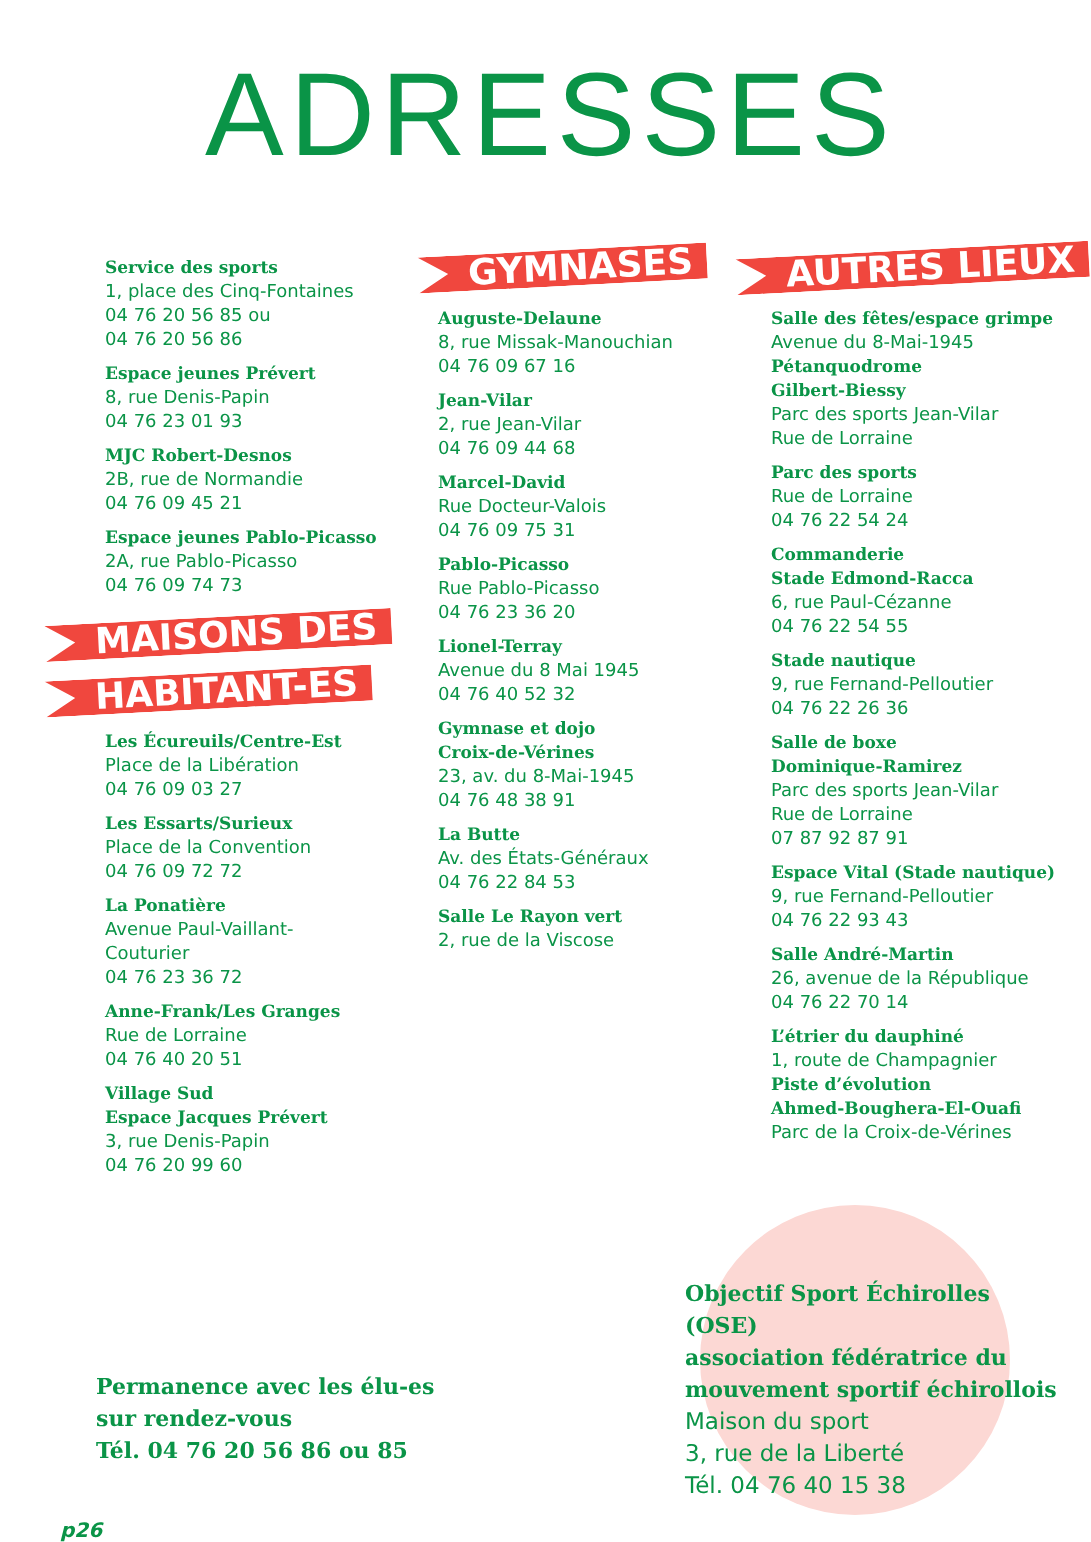ADRESSES
Service des sports
1, place des Cinq-Fontaines
04 76 20 56 85 ou
04 76 20 56 86
Espace jeunes Prévert
8, rue Denis-Papin
04 76 23 01 93
MJC Robert-Desnos
2B, rue de Normandie
04 76 09 45 21
Espace jeunes Pablo-Picasso
2A, rue Pablo-Picasso
04 76 09 74 73
MAISONS DES
HABITANT-ES
Les Écureuils/Centre-Est
Place de la Libération
04 76 09 03 27
Les Essarts/Surieux
Place de la Convention
04 76 09 72 72
La Ponatière
Avenue Paul-Vaillant-
Couturier
04 76 23 36 72
Anne-Frank/Les Granges
Rue de Lorraine
04 76 40 20 51
Village Sud
Espace Jacques Prévert
3, rue Denis-Papin
04 76 20 99 60
GYMNASES
Auguste-Delaune
8, rue Missak-Manouchian
04 76 09 67 16
Jean-Vilar
2, rue Jean-Vilar
04 76 09 44 68
Marcel-David
Rue Docteur-Valois
04 76 09 75 31
Pablo-Picasso
Rue Pablo-Picasso
04 76 23 36 20
Lionel-Terray
Avenue du 8 Mai 1945
04 76 40 52 32
Gymnase et dojo
Croix-de-Vérines
23, av. du 8-Mai-1945
04 76 48 38 91
La Butte
Av. des États-Généraux
04 76 22 84 53
Salle Le Rayon vert
2, rue de la Viscose
AUTRES LIEUX
Salle des fêtes/espace grimpe
Avenue du 8-Mai-1945
Pétanquodrome
Gilbert-Biessy
Parc des sports Jean-Vilar
Rue de Lorraine
Parc des sports
Rue de Lorraine
04 76 22 54 24
Commanderie
Stade Edmond-Racca
6, rue Paul-Cézanne
04 76 22 54 55
Stade nautique
9, rue Fernand-Pelloutier
04 76 22 26 36
Salle de boxe
Dominique-Ramirez
Parc des sports Jean-Vilar
Rue de Lorraine
07 87 92 87 91
Espace Vital (Stade nautique)
9, rue Fernand-Pelloutier
04 76 22 93 43
Salle André-Martin
26, avenue de la République
04 76 22 70 14
L’étrier du dauphiné
1, route de Champagnier
Piste d’évolution
Ahmed-Boughera-El-Ouafi
Parc de la Croix-de-Vérines
Objectif Sport Échirolles (OSE)
association fédératrice du
mouvement sportif échirollois
Maison du sport
3, rue de la Liberté
Tél. 04 76 40 15 38
Permanence avec les élu-es
sur rendez-vous
Tél. 04 76 20 56 86 ou 85
p26